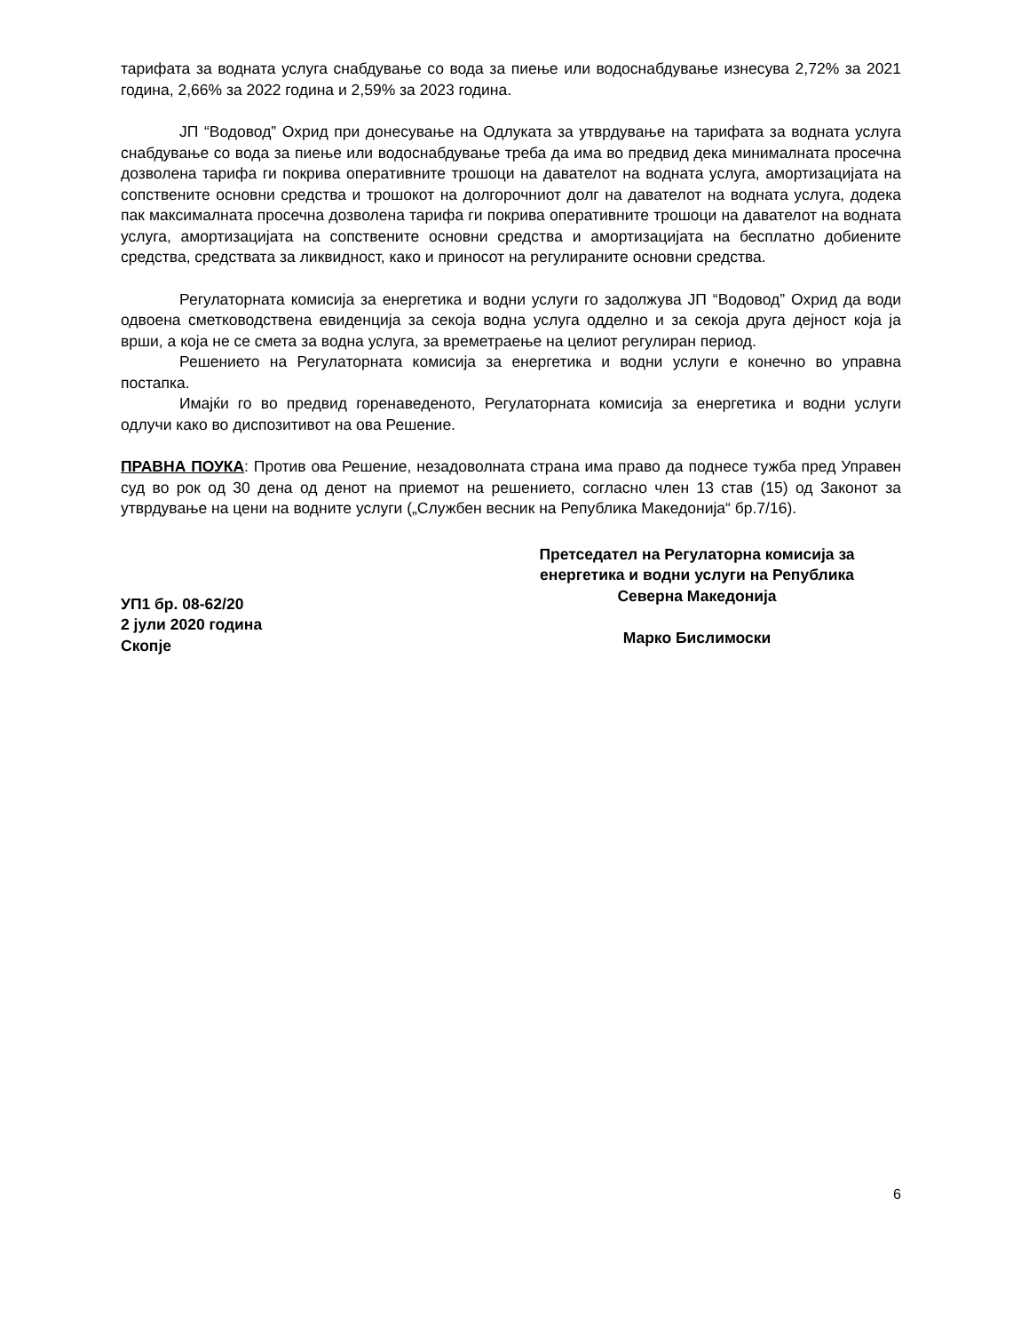тарифата за водната услуга снабдување со вода за пиење или водоснабдување изнесува 2,72% за 2021 година, 2,66% за 2022 година и 2,59% за 2023 година.
ЈП “Водовод” Охрид при донесување на Одлуката за утврдување на тарифата за водната услуга снабдување со вода за пиење или водоснабдување треба да има во предвид дека минималната просечна дозволена тарифа ги покрива оперативните трошоци на давателот на водната услуга, амортизацијата на сопствените основни средства и трошокот на долгорочниот долг на давателот на водната услуга, додека пак максималната просечна дозволена тарифа ги покрива оперативните трошоци на давателот на водната услуга, амортизацијата на сопствените основни средства и амортизацијата на бесплатно добиените средства, средствата за ликвидност, како и приносот на регулираните основни средства.
Регулаторната комисија за енергетика и водни услуги го задолжува ЈП “Водовод” Охрид да води одвоена сметководствена евиденција за секоја водна услуга одделно и за секоја друга дејност која ја врши, а која не се смета за водна услуга, за времетраење на целиот регулиран период.
Решението на Регулаторната комисија за енергетика и водни услуги е конечно во управна постапка.
Имајќи го во предвид горенаведеното, Регулаторната комисија за енергетика и водни услуги одлучи како во диспозитивот на ова Решение.
ПРАВНА ПОУКА: Против ова Решение, незадоволната страна има право да поднесе тужба пред Управен суд во рок од 30 дена од денот на приемот на решението, согласно член 13 став (15) од Законот за утврдување на цени на водните услуги („Службен весник на Република Македонија“ бр.7/16).
УП1 бр. 08-62/20
2 јули 2020 година
Скопје
Претседател на Регулаторна комисија за енергетика и водни услуги на Република Северна Македонија
Марко Бислимоски
6